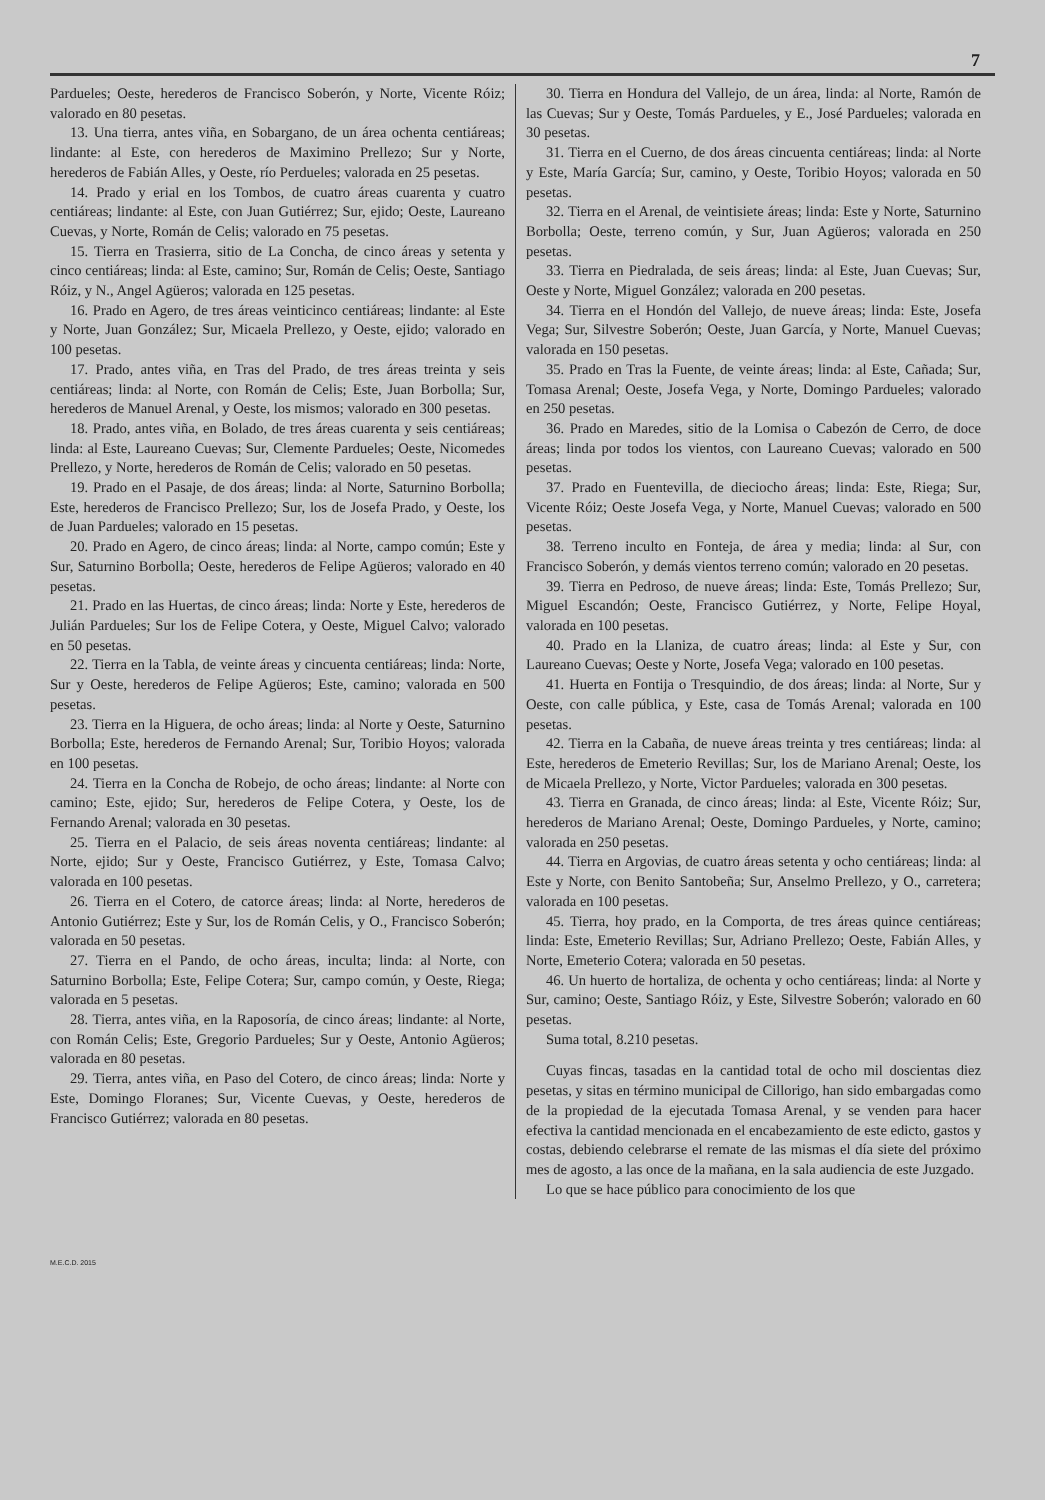7
Pardueles; Oeste, herederos de Francisco Soberón, y Norte, Vicente Róiz; valorado en 80 pesetas.
13. Una tierra, antes viña, en Sobargano, de un área ochenta centiáreas; lindante: al Este, con herederos de Maximino Prellezo; Sur y Norte, herederos de Fabián Alles, y Oeste, río Perdueles; valorada en 25 pesetas.
14. Prado y erial en los Tombos, de cuatro áreas cuarenta y cuatro centiáreas; lindante: al Este, con Juan Gutiérrez; Sur, ejido; Oeste, Laureano Cuevas, y Norte, Román de Celis; valorado en 75 pesetas.
15. Tierra en Trasierra, sitio de La Concha, de cinco áreas y setenta y cinco centiáreas; linda: al Este, camino; Sur, Román de Celis; Oeste, Santiago Róiz, y N., Angel Agüeros; valorada en 125 pesetas.
16. Prado en Agero, de tres áreas veinticinco centiáreas; lindante: al Este y Norte, Juan González; Sur, Micaela Prellezo, y Oeste, ejido; valorado en 100 pesetas.
17. Prado, antes viña, en Tras del Prado, de tres áreas treinta y seis centiáreas; linda: al Norte, con Román de Celis; Este, Juan Borbolla; Sur, herederos de Manuel Arenal, y Oeste, los mismos; valorado en 300 pesetas.
18. Prado, antes viña, en Bolado, de tres áreas cuarenta y seis centiáreas; linda: al Este, Laureano Cuevas; Sur, Clemente Pardueles; Oeste, Nicomedes Prellezo, y Norte, herederos de Román de Celis; valorado en 50 pesetas.
19. Prado en el Pasaje, de dos áreas; linda: al Norte, Saturnino Borbolla; Este, herederos de Francisco Prellezo; Sur, los de Josefa Prado, y Oeste, los de Juan Pardueles; valorado en 15 pesetas.
20. Prado en Agero, de cinco áreas; linda: al Norte, campo común; Este y Sur, Saturnino Borbolla; Oeste, herederos de Felipe Agüeros; valorado en 40 pesetas.
21. Prado en las Huertas, de cinco áreas; linda: Norte y Este, herederos de Julián Pardueles; Sur los de Felipe Cotera, y Oeste, Miguel Calvo; valorado en 50 pesetas.
22. Tierra en la Tabla, de veinte áreas y cincuenta centiáreas; linda: Norte, Sur y Oeste, herederos de Felipe Agüeros; Este, camino; valorada en 500 pesetas.
23. Tierra en la Higuera, de ocho áreas; linda: al Norte y Oeste, Saturnino Borbolla; Este, herederos de Fernando Arenal; Sur, Toribio Hoyos; valorada en 100 pesetas.
24. Tierra en la Concha de Robejo, de ocho áreas; lindante: al Norte con camino; Este, ejido; Sur, herederos de Felipe Cotera, y Oeste, los de Fernando Arenal; valorada en 30 pesetas.
25. Tierra en el Palacio, de seis áreas noventa centiáreas; lindante: al Norte, ejido; Sur y Oeste, Francisco Gutiérrez, y Este, Tomasa Calvo; valorada en 100 pesetas.
26. Tierra en el Cotero, de catorce áreas; linda: al Norte, herederos de Antonio Gutiérrez; Este y Sur, los de Román Celis, y O., Francisco Soberón; valorada en 50 pesetas.
27. Tierra en el Pando, de ocho áreas, inculta; linda: al Norte, con Saturnino Borbolla; Este, Felipe Cotera; Sur, campo común, y Oeste, Riega; valorada en 5 pesetas.
28. Tierra, antes viña, en la Raposoría, de cinco áreas; lindante: al Norte, con Román Celis; Este, Gregorio Pardueles; Sur y Oeste, Antonio Agüeros; valorada en 80 pesetas.
29. Tierra, antes viña, en Paso del Cotero, de cinco áreas; linda: Norte y Este, Domingo Floranes; Sur, Vicente Cuevas, y Oeste, herederos de Francisco Gutiérrez; valorada en 80 pesetas.
30. Tierra en Hondura del Vallejo, de un área, linda: al Norte, Ramón de las Cuevas; Sur y Oeste, Tomás Pardueles, y E., José Pardueles; valorada en 30 pesetas.
31. Tierra en el Cuerno, de dos áreas cincuenta centiáreas; linda: al Norte y Este, María García; Sur, camino, y Oeste, Toribio Hoyos; valorada en 50 pesetas.
32. Tierra en el Arenal, de veintisiete áreas; linda: Este y Norte, Saturnino Borbolla; Oeste, terreno común, y Sur, Juan Agüeros; valorada en 250 pesetas.
33. Tierra en Piedralada, de seis áreas; linda: al Este, Juan Cuevas; Sur, Oeste y Norte, Miguel González; valorada en 200 pesetas.
34. Tierra en el Hondón del Vallejo, de nueve áreas; linda: Este, Josefa Vega; Sur, Silvestre Soberón; Oeste, Juan García, y Norte, Manuel Cuevas; valorada en 150 pesetas.
35. Prado en Tras la Fuente, de veinte áreas; linda: al Este, Cañada; Sur, Tomasa Arenal; Oeste, Josefa Vega, y Norte, Domingo Pardueles; valorado en 250 pesetas.
36. Prado en Maredes, sitio de la Lomisa o Cabezón de Cerro, de doce áreas; linda por todos los vientos, con Laureano Cuevas; valorado en 500 pesetas.
37. Prado en Fuentevilla, de dieciocho áreas; linda: Este, Riega; Sur, Vicente Róiz; Oeste Josefa Vega, y Norte, Manuel Cuevas; valorado en 500 pesetas.
38. Terreno inculto en Fonteja, de área y media; linda: al Sur, con Francisco Soberón, y demás vientos terreno común; valorado en 20 pesetas.
39. Tierra en Pedroso, de nueve áreas; linda: Este, Tomás Prellezo; Sur, Miguel Escandón; Oeste, Francisco Gutiérrez, y Norte, Felipe Hoyal, valorada en 100 pesetas.
40. Prado en la Llaniza, de cuatro áreas; linda: al Este y Sur, con Laureano Cuevas; Oeste y Norte, Josefa Vega; valorado en 100 pesetas.
41. Huerta en Fontija o Tresquindio, de dos áreas; linda: al Norte, Sur y Oeste, con calle pública, y Este, casa de Tomás Arenal; valorada en 100 pesetas.
42. Tierra en la Cabaña, de nueve áreas treinta y tres centiáreas; linda: al Este, herederos de Emeterio Revillas; Sur, los de Mariano Arenal; Oeste, los de Micaela Prellezo, y Norte, Victor Pardueles; valorada en 300 pesetas.
43. Tierra en Granada, de cinco áreas; linda: al Este, Vicente Róiz; Sur, herederos de Mariano Arenal; Oeste, Domingo Pardueles, y Norte, camino; valorada en 250 pesetas.
44. Tierra en Argovias, de cuatro áreas setenta y ocho centiáreas; linda: al Este y Norte, con Benito Santobeña; Sur, Anselmo Prellezo, y O., carretera; valorada en 100 pesetas.
45. Tierra, hoy prado, en la Comporta, de tres áreas quince centiáreas; linda: Este, Emeterio Revillas; Sur, Adriano Prellezo; Oeste, Fabián Alles, y Norte, Emeterio Cotera; valorada en 50 pesetas.
46. Un huerto de hortaliza, de ochenta y ocho centiáreas; linda: al Norte y Sur, camino; Oeste, Santiago Róiz, y Este, Silvestre Soberón; valorado en 60 pesetas.
Suma total, 8.210 pesetas.
Cuyas fincas, tasadas en la cantidad total de ocho mil doscientas diez pesetas, y sitas en término municipal de Cillorigo, han sido embargadas como de la propiedad de la ejecutada Tomasa Arenal, y se venden para hacer efectiva la cantidad mencionada en el encabezamiento de este edicto, gastos y costas, debiendo celebrarse el remate de las mismas el día siete del próximo mes de agosto, a las once de la mañana, en la sala audiencia de este Juzgado.
Lo que se hace público para conocimiento de los que
M.E.C.D. 2015